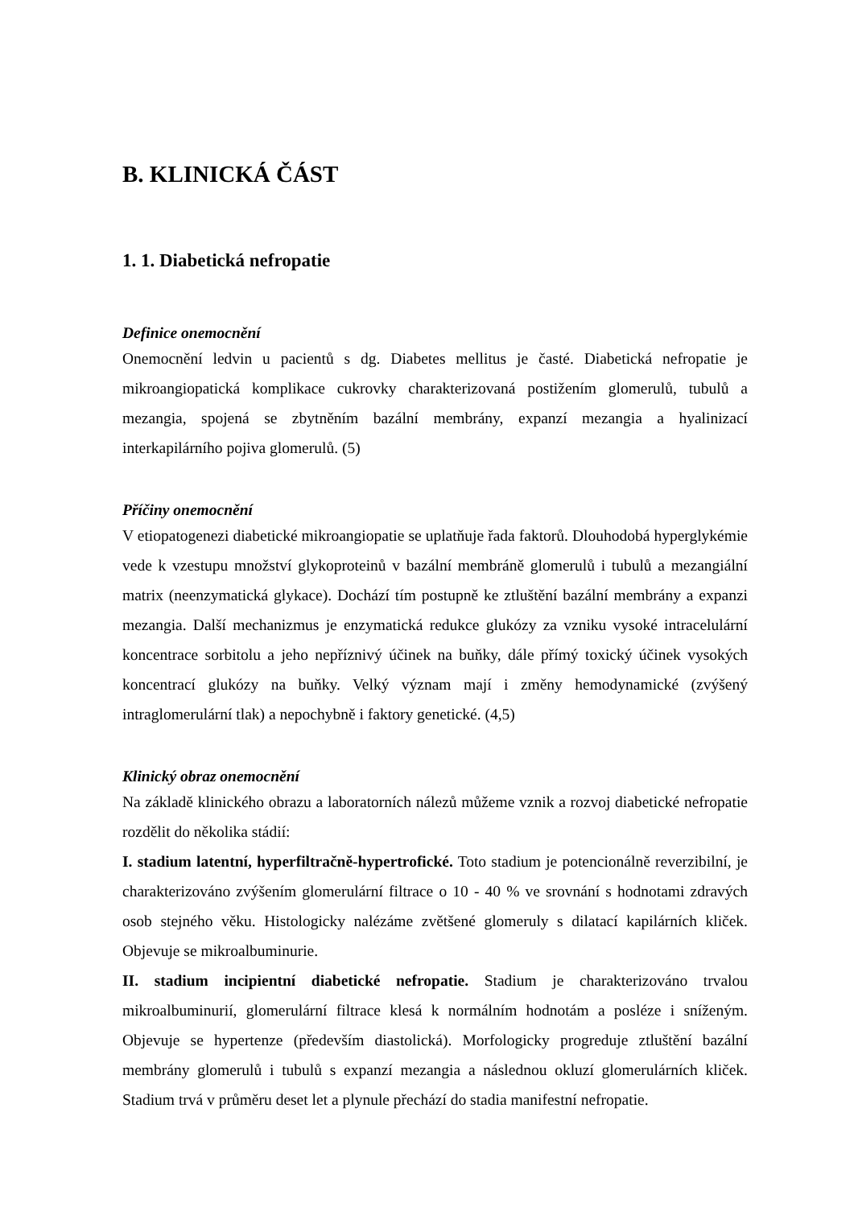B. KLINICKÁ ČÁST
1. 1. Diabetická nefropatie
Definice onemocnění
Onemocnění ledvin u pacientů s dg. Diabetes mellitus je časté. Diabetická nefropatie je mikroangiopatická komplikace cukrovky charakterizovaná postižením glomerulů, tubulů a mezangia, spojená se zbytněním bazální membrány, expanzí mezangia a hyalinizací interkapilárního pojiva glomerulů. (5)
Příčiny onemocnění
V etiopatogenezi diabetické mikroangiopatie se uplatňuje řada faktorů. Dlouhodobá hyperglykémie vede k vzestupu množství glykoproteinů v bazální membráně glomerulů i tubulů a mezangiální matrix (neenzymatická glykace). Dochází tím postupně ke ztluštění bazální membrány a expanzi mezangia. Další mechanizmus je enzymatická redukce glukózy za vzniku vysoké intracelulární koncentrace sorbitolu a jeho nepříznivý účinek na buňky, dále přímý toxický účinek vysokých koncentrací glukózy na buňky. Velký význam mají i změny hemodynamické (zvýšený intraglomerulární tlak) a nepochybně i faktory genetické. (4,5)
Klinický obraz onemocnění
Na základě klinického obrazu a laboratorních nálezů můžeme vznik a rozvoj diabetické nefropatie rozdělit do několika stádií:
I. stadium latentní, hyperfiltračně-hypertrofické. Toto stadium je potencionálně reverzibilní, je charakterizováno zvýšením glomerulární filtrace o 10 - 40 % ve srovnání s hodnotami zdravých osob stejného věku. Histologicky nalézáme zvětšené glomeruly s dilatací kapilárních kliček. Objevuje se mikroalbuminurie.
II. stadium incipientní diabetické nefropatie. Stadium je charakterizováno trvalou mikroalbuminurií, glomerulární filtrace klesá k normálním hodnotám a posléze i sníženým. Objevuje se hypertenze (především diastolická). Morfologicky progreduje ztluštění bazální membrány glomerulů i tubulů s expanzí mezangia a následnou okluzí glomerulárních kliček. Stadium trvá v průměru deset let a plynule přechází do stadia manifestní nefropatie.